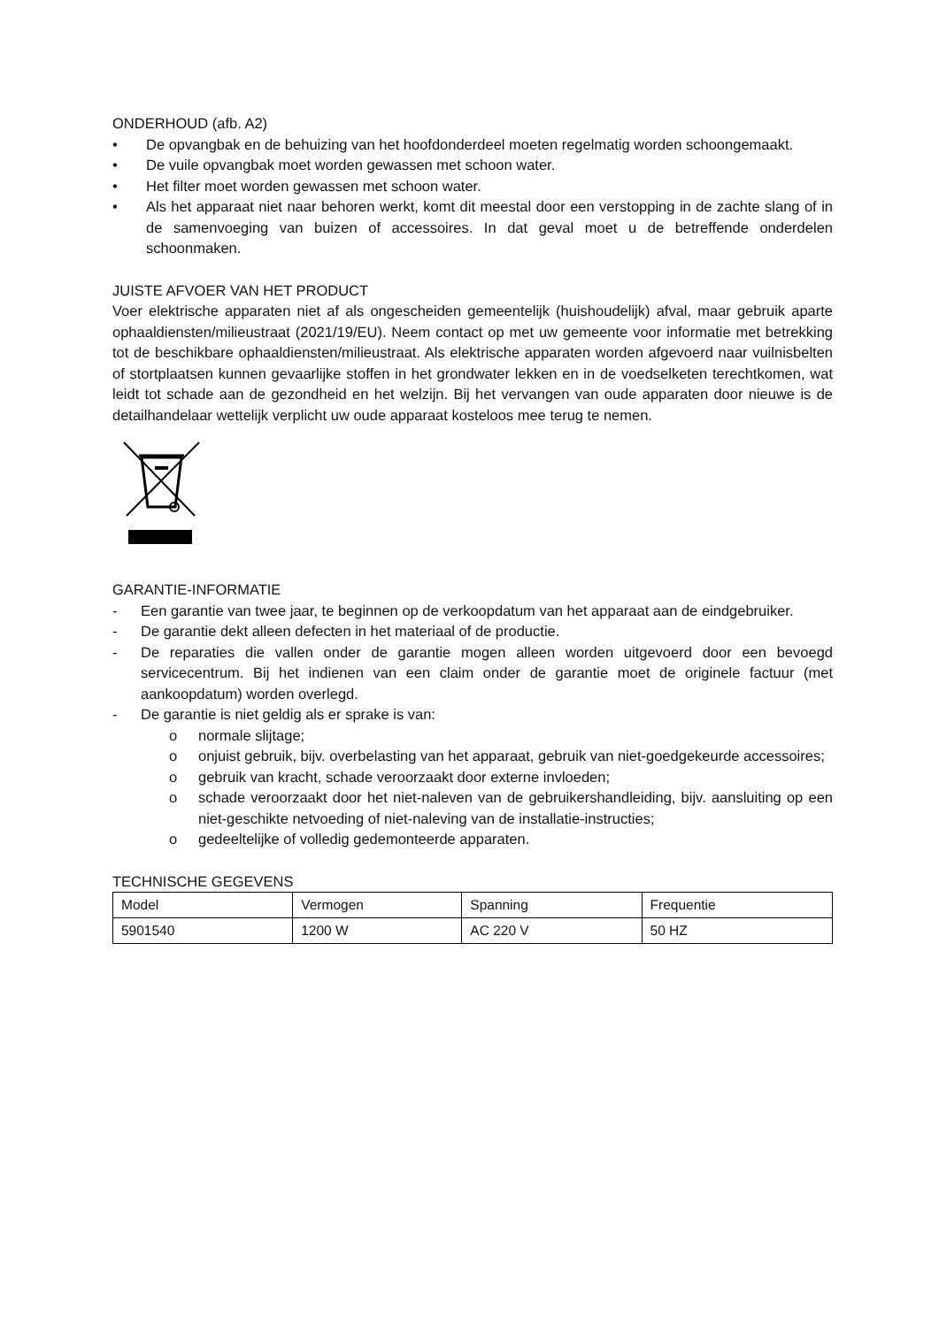ONDERHOUD (afb. A2)
• De opvangbak en de behuizing van het hoofdonderdeel moeten regelmatig worden schoongemaakt.
• De vuile opvangbak moet worden gewassen met schoon water.
• Het filter moet worden gewassen met schoon water.
• Als het apparaat niet naar behoren werkt, komt dit meestal door een verstopping in de zachte slang of in de samenvoeging van buizen of accessoires. In dat geval moet u de betreffende onderdelen schoonmaken.
JUISTE AFVOER VAN HET PRODUCT
Voer elektrische apparaten niet af als ongescheiden gemeentelijk (huishoudelijk) afval, maar gebruik aparte ophaaldiensten/milieustraat (2021/19/EU). Neem contact op met uw gemeente voor informatie met betrekking tot de beschikbare ophaaldiensten/milieustraat. Als elektrische apparaten worden afgevoerd naar vuilnisbelten of stortplaatsen kunnen gevaarlijke stoffen in het grondwater lekken en in de voedselketen terechtkomen, wat leidt tot schade aan de gezondheid en het welzijn. Bij het vervangen van oude apparaten door nieuwe is de detailhandelaar wettelijk verplicht uw oude apparaat kosteloos mee terug te nemen.
GARANTIE-INFORMATIE
- Een garantie van twee jaar, te beginnen op de verkoopdatum van het apparaat aan de eindgebruiker.
- De garantie dekt alleen defecten in het materiaal of de productie.
- De reparaties die vallen onder de garantie mogen alleen worden uitgevoerd door een bevoegd servicecentrum. Bij het indienen van een claim onder de garantie moet de originele factuur (met aankoopdatum) worden overlegd.
- De garantie is niet geldig als er sprake is van:
o normale slijtage;
o onjuist gebruik, bijv. overbelasting van het apparaat, gebruik van niet-goedgekeurde accessoires;
o gebruik van kracht, schade veroorzaakt door externe invloeden;
o schade veroorzaakt door het niet-naleven van de gebruikershandleiding, bijv. aansluiting op een niet-geschikte netvoeding of niet-naleving van de installatie-instructies;
o gedeeltelijke of volledig gedemonteerde apparaten.
TECHNISCHE GEGEVENS
| Model | Vermogen | Spanning | Frequentie |
| 5901540 | 1200 W | AC 220 V | 50 HZ |